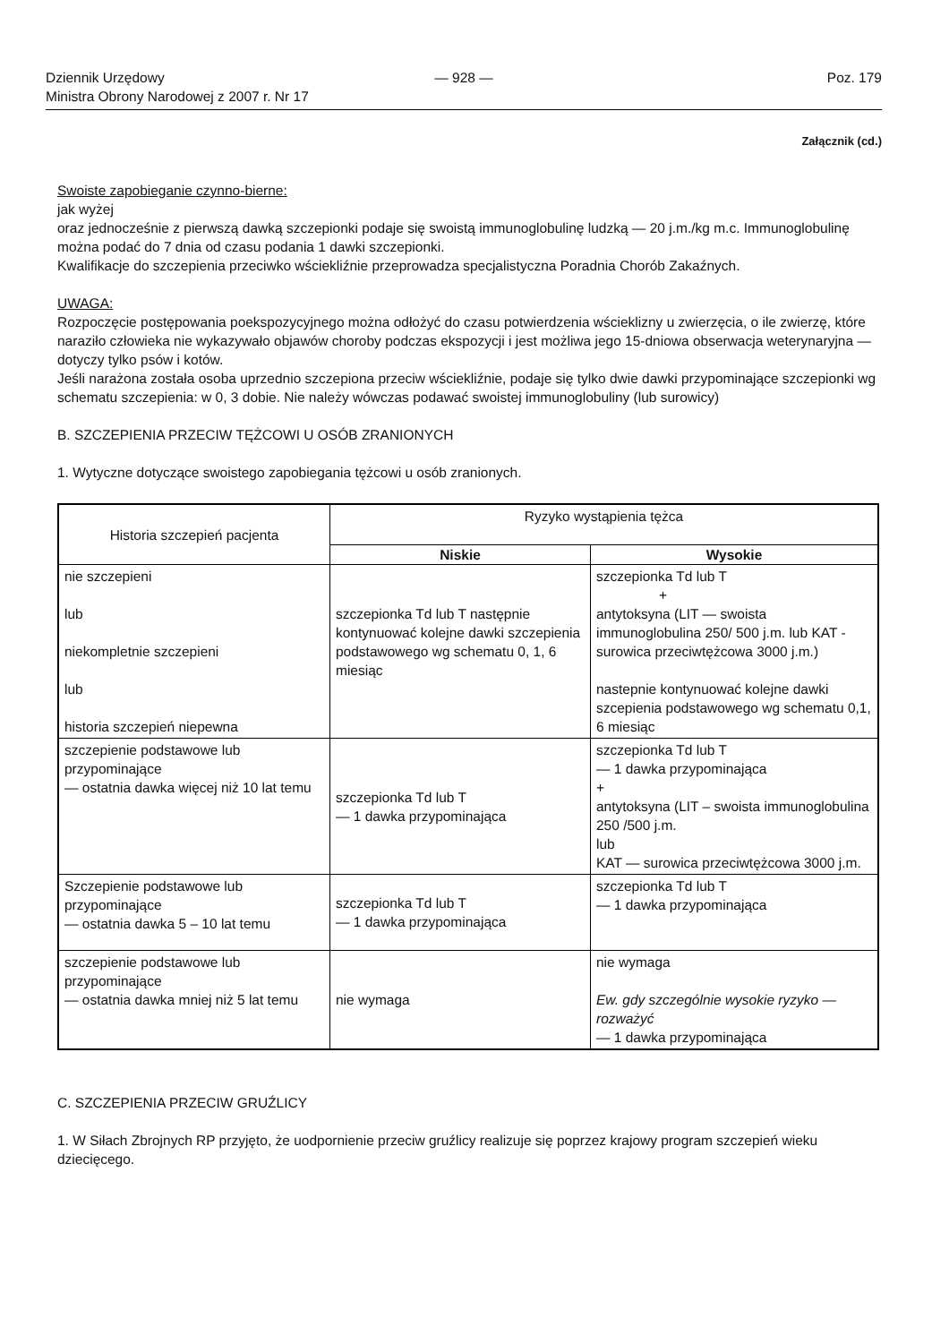Dziennik Urzędowy
Ministra Obrony Narodowej z 2007 r. Nr 17
— 928 — Poz. 179
Załącznik (cd.)
Swoiste zapobieganie czynno-bierne:
jak wyżej
oraz jednocześnie z pierwszą dawką szczepionki podaje się swoistą immunoglobulinę ludzką — 20 j.m./kg m.c. Immunoglobulinę można podać do 7 dnia od czasu podania 1 dawki szczepionki.
Kwalifikacje do szczepienia przeciwko wściekliźnie przeprowadza specjalistyczna Poradnia Chorób Zakaźnych.
UWAGA:
Rozpoczęcie postępowania poekspozycyjnego można odłożyć do czasu potwierdzenia wścieklizny u zwierzęcia, o ile zwierzę, które naraziło człowieka nie wykazywało objawów choroby podczas ekspozycji i jest możliwa jego 15-dniowa obserwacja weterynaryjna — dotyczy tylko psów i kotów.
Jeśli narażona została osoba uprzednio szczepiona przeciw wściekliźnie, podaje się tylko dwie dawki przypominające szczepionki wg schematu szczepienia: w 0, 3 dobie. Nie należy wówczas podawać swoistej immunoglobuliny (lub surowicy)
B. SZCZEPIENIA PRZECIW TĘŻCOWI U OSÓB ZRANIONYCH
1. Wytyczne dotyczące swoistego zapobiegania tężcowi u osób zranionych.
| Historia szczepień pacjenta | Ryzyko wystąpienia tężca | |
| | Niskie | Wysokie |
| nie szczepieni lub niekompletnie szczepieni lub historia szczepień niepewna | szczepionka Td lub T następnie kontynuować kolejne dawki szczepienia podstawowego wg schematu 0, 1, 6 miesiąc | szczepionka Td lub T + antytoksyna (LIT — swoista immunoglobulina 250/ 500 j.m. lub KAT -surowica przeciwtężcowa 3000 j.m.) nastepnie kontynuować kolejne dawki szcepienia podstawowego wg schematu 0,1, 6 miesiąc |
| szczepienie podstawowe lub przypominające — ostatnia dawka więcej niż 10 lat temu | szczepionka Td lub T — 1 dawka przypominająca | szczepionka Td lub T — 1 dawka przypominająca + antytoksyna (LIT – swoista immunoglobulina 250 /500 j.m. lub KAT — surowica przeciwtężcowa 3000 j.m. |
| Szczepienie podstawowe lub przypominające — ostatnia dawka 5 – 10 lat temu | szczepionka Td lub T — 1 dawka przypominająca | szczepionka Td lub T — 1 dawka przypominająca |
| szczepienie podstawowe lub przypominające — ostatnia dawka mniej niż 5 lat temu | nie wymaga | nie wymaga Ew. gdy szczególnie wysokie ryzyko — rozważyć — 1 dawka przypominająca |
C. SZCZEPIENIA PRZECIW GRUŹLICY
1. W Siłach Zbrojnych RP przyjęto, że uodpornienie przeciw gruźlicy realizuje się poprzez krajowy program szczepień wieku dziecięcego.